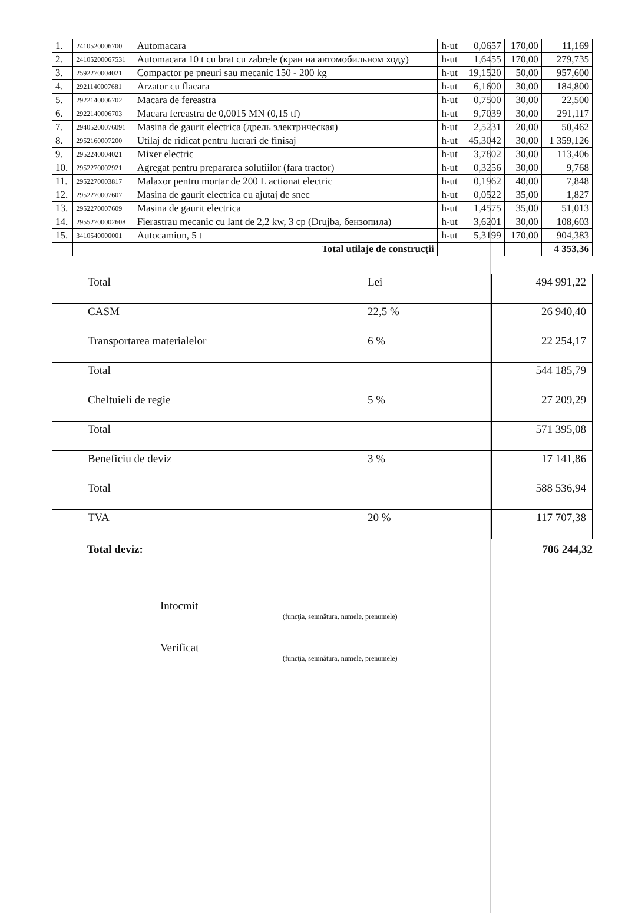| 1. | 2410520006700 | Automacara | h-ut | 0,0657 | 170,00 | 11,169 |
| 2. | 24105200067531 | Automacara 10 t cu brat cu zabrele (кран на автомобильном ходу) | h-ut | 1,6455 | 170,00 | 279,735 |
| 3. | 2592270004021 | Compactor pe pneuri sau mecanic 150 - 200 kg | h-ut | 19,1520 | 50,00 | 957,600 |
| 4. | 2921140007681 | Arzator cu flacara | h-ut | 6,1600 | 30,00 | 184,800 |
| 5. | 2922140006702 | Macara de fereastra | h-ut | 0,7500 | 30,00 | 22,500 |
| 6. | 2922140006703 | Macara fereastra de 0,0015 MN (0,15 tf) | h-ut | 9,7039 | 30,00 | 291,117 |
| 7. | 29405200076091 | Masina de gaurit electrica (дрель электрическая) | h-ut | 2,5231 | 20,00 | 50,462 |
| 8. | 2952160007200 | Utilaj de ridicat pentru lucrari de finisaj | h-ut | 45,3042 | 30,00 | 1 359,126 |
| 9. | 2952240004021 | Mixer electric | h-ut | 3,7802 | 30,00 | 113,406 |
| 10. | 2952270002921 | Agregat pentru prepararea solutiilor (fara tractor) | h-ut | 0,3256 | 30,00 | 9,768 |
| 11. | 2952270003817 | Malaxor pentru mortar de 200 L actionat electric | h-ut | 0,1962 | 40,00 | 7,848 |
| 12. | 2952270007607 | Masina de gaurit electrica cu ajutaj de snec | h-ut | 0,0522 | 35,00 | 1,827 |
| 13. | 2952270007609 | Masina de gaurit electrica | h-ut | 1,4575 | 35,00 | 51,013 |
| 14. | 29552700002608 | Fierastrau mecanic cu lant de 2,2 kw, 3 cp (Drujba, бензопила) | h-ut | 3,6201 | 30,00 | 108,603 |
| 15. | 3410540000001 | Autocamion, 5 t | h-ut | 5,3199 | 170,00 | 904,383 |
| | | Total utilaje de construcţii | | | | 4 353,36 |
| Total | Lei | 494 991,22 |
| CASM | 22,5 % | 26 940,40 |
| Transportarea materialelor | 6 % | 22 254,17 |
| Total | | 544 185,79 |
| Cheltuieli de regie | 5 % | 27 209,29 |
| Total | | 571 395,08 |
| Beneficiu de deviz | 3 % | 17 141,86 |
| Total | | 588 536,94 |
| TVA | 20 % | 117 707,38 |
Total deviz: 706 244,32
Intocmit
(funcţia, semnătura, numele, prenumele)
Verificat
(funcţia, semnătura, numele, prenumele)